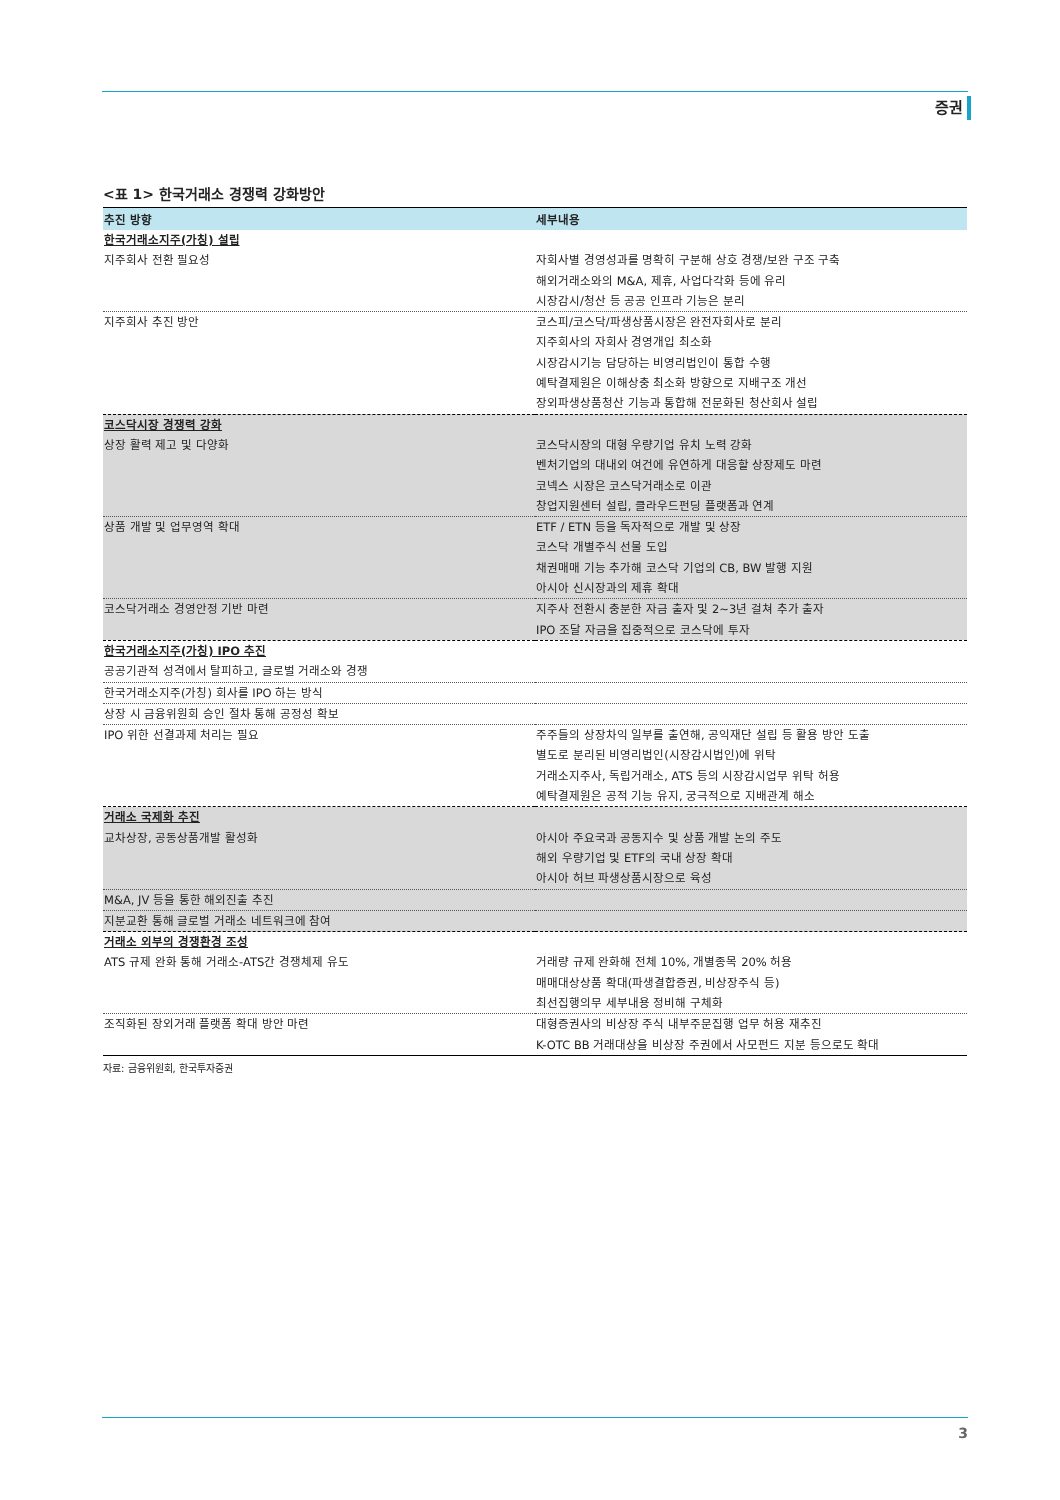증권
<표 1> 한국거래소 경쟁력 강화방안
| 추진 방향 | 세부내용 |
| --- | --- |
| 한국거래소지주(가칭) 설립 | |
| 지주회사 전환 필요성 | 자회사별 경영성과를 명확히 구분해 상호 경쟁/보완 구조 구축 해외거래소와의 M&A, 제휴, 사업다각화 등에 유리 시장감시/청산 등 공공 인프라 기능은 분리 |
| 지주회사 추진 방안 | 코스피/코스닥/파생상품시장은 완전자회사로 분리 지주회사의 자회사 경영개입 최소화 시장감시기능 담당하는 비영리법인이 통합 수행 예탁결제원은 이해상충 최소화 방향으로 지배구조 개선 장외파생상품청산 기능과 통합해 전문화된 청산회사 설립 |
| 코스닥시장 경쟁력 강화 | |
| 상장 활력 제고 및 다양화 | 코스닥시장의 대형 우량기업 유치 노력 강화 벤처기업의 대내외 여건에 유연하게 대응할 상장제도 마련 코넥스 시장은 코스닥거래소로 이관 창업지원센터 설립, 클라우드펀딩 플랫폼과 연계 |
| 상품 개발 및 업무영역 확대 | ETF / ETN 등을 독자적으로 개발 및 상장 코스닥 개별주식 선물 도입 채권매매 기능 추가해 코스닥 기업의 CB, BW 발행 지원 아시아 신시장과의 제휴 확대 |
| 코스닥거래소 경영안정 기반 마련 | 지주사 전환시 충분한 자금 출자 및 2~3년 걸쳐 추가 출자 IPO 조달 자금을 집중적으로 코스닥에 투자 |
| 한국거래소지주(가칭) IPO 추진 | |
| 공공기관적 성격에서 탈피하고, 글로벌 거래소와 경쟁 | |
| 한국거래소지주(가칭) 회사를 IPO 하는 방식 | |
| 상장 시 금융위원회 승인 절차 통해 공정성 확보 | |
| IPO 위한 선결과제 처리는 필요 | 주주들의 상장차익 일부를 출연해, 공익재단 설립 등 활용 방안 도출 별도로 분리된 비영리법인(시장감시법인)에 위탁 거래소지주사, 독립거래소, ATS 등의 시장감시업무 위탁 허용 예탁결제원은 공적 기능 유지, 궁극적으로 지배관계 해소 |
| 거래소 국제화 추진 | |
| 교차상장, 공동상품개발 활성화 | 아시아 주요국과 공동지수 및 상품 개발 논의 주도 해외 우량기업 및 ETF의 국내 상장 확대 아시아 허브 파생상품시장으로 육성 |
| M&A, JV 등을 통한 해외진출 추진 | |
| 지분교환 통해 글로벌 거래소 네트워크에 참여 | |
| 거래소 외부의 경쟁환경 조성 | |
| ATS 규제 완화 통해 거래소-ATS간 경쟁체제 유도 | 거래량 규제 완화해 전체 10%, 개별종목 20% 허용 매매대상상품 확대(파생결합증권, 비상장주식 등) 최선집행의무 세부내용 정비해 구체화 |
| 조직화된 장외거래 플랫폼 확대 방안 마련 | 대형증권사의 비상장 주식 내부주문집행 업무 허용 재추진 K-OTC BB 거래대상을 비상장 주권에서 사모펀드 지분 등으로도 확대 |
자료: 금융위원회, 한국투자증권
3